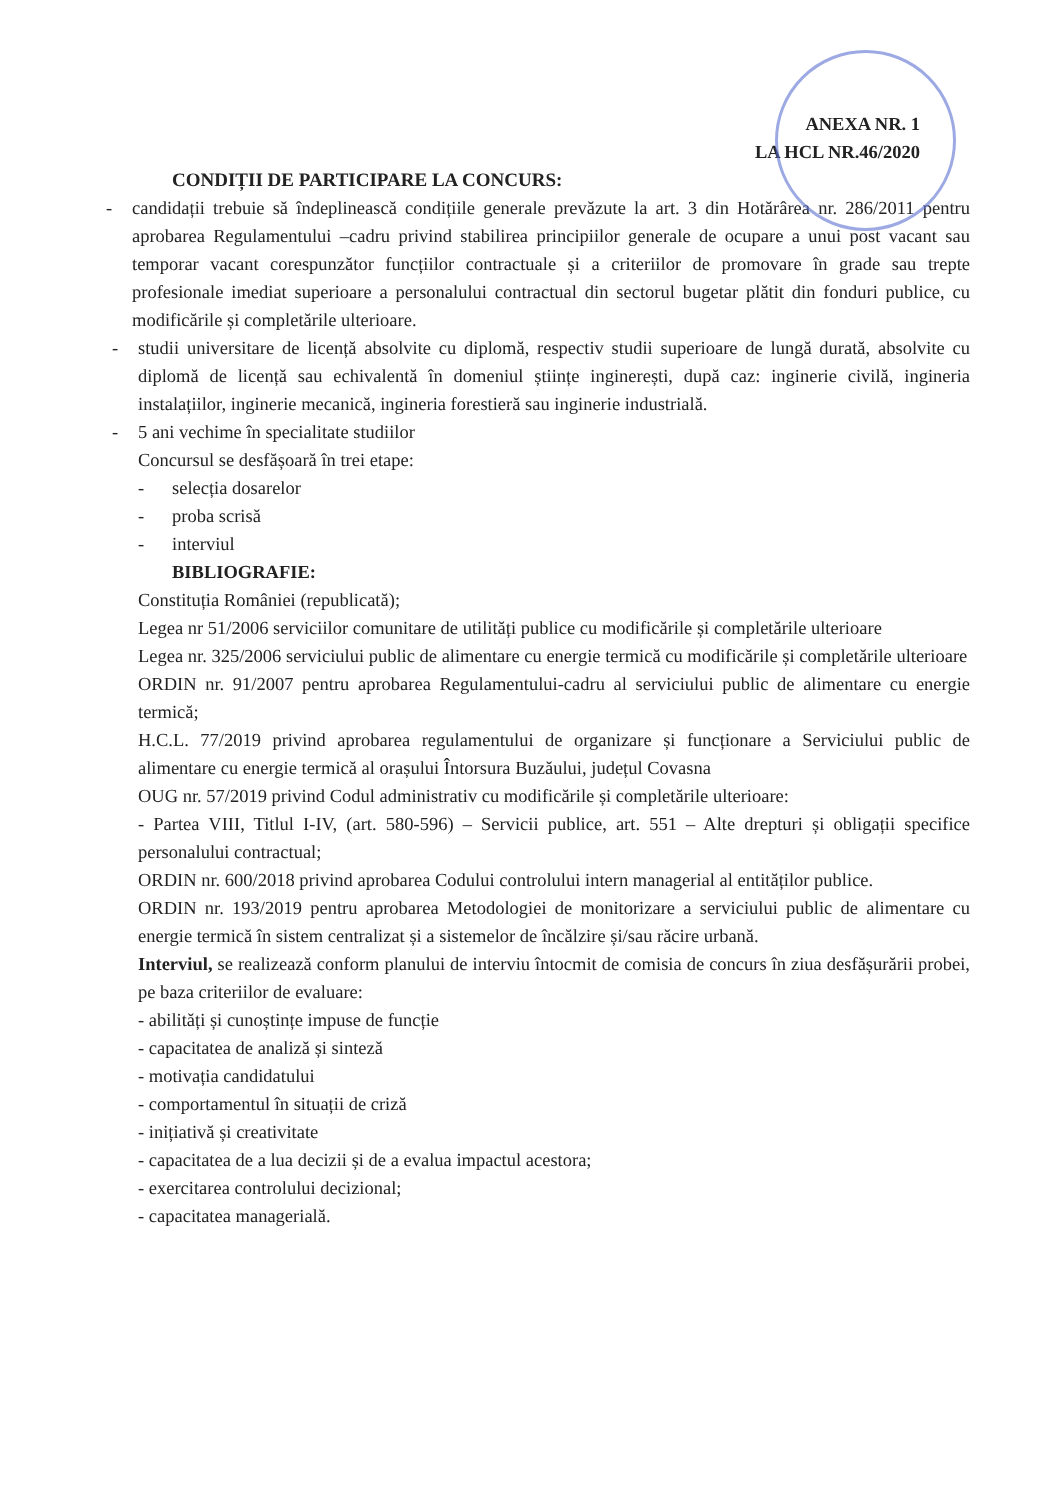ANEXA NR. 1
LA HCL NR.46/2020
CONDIȚII DE PARTICIPARE LA CONCURS:
- candidații trebuie să îndeplinească condițiile generale prevăzute la art. 3 din Hotărârea nr. 286/2011 pentru aprobarea Regulamentului –cadru privind stabilirea principiilor generale de ocupare a unui post vacant sau temporar vacant corespunzător funcțiilor contractuale și a criteriilor de promovare în grade sau trepte profesionale imediat superioare a personalului contractual din sectorul bugetar plătit din fonduri publice, cu modificările și completările ulterioare.
- studii universitare de licență absolvite cu diplomă, respectiv studii superioare de lungă durată, absolvite cu diplomă de licență sau echivalentă în domeniul științe inginerești, după caz: inginerie civilă, ingineria instalațiilor, inginerie mecanică, ingineria forestieră sau inginerie industrială.
- 5 ani vechime în specialitate studiilor
Concursul se desfășoară în trei etape:
- selecția dosarelor
- proba scrisă
- interviul
BIBLIOGRAFIE:
Constituția României (republicată);
Legea nr 51/2006 serviciilor comunitare de utilități publice cu modificările și completările ulterioare
Legea nr. 325/2006 serviciului public de alimentare cu energie termică cu modificările și completările ulterioare
ORDIN nr. 91/2007 pentru aprobarea Regulamentului-cadru al serviciului public de alimentare cu energie termică;
H.C.L. 77/2019 privind aprobarea regulamentului de organizare și funcționare a Serviciului public de alimentare cu energie termică al orașului Întorsura Buzăului, județul Covasna
OUG nr. 57/2019 privind Codul administrativ cu modificările și completările ulterioare:
- Partea VIII, Titlul I-IV, (art. 580-596) – Servicii publice, art. 551 – Alte drepturi și obligații specifice personalului contractual;
ORDIN nr. 600/2018 privind aprobarea Codului controlului intern managerial al entităților publice.
ORDIN nr. 193/2019 pentru aprobarea Metodologiei de monitorizare a serviciului public de alimentare cu energie termică în sistem centralizat și a sistemelor de încălzire și/sau răcire urbană.
Interviul, se realizează conform planului de interviu întocmit de comisia de concurs în ziua desfășurării probei, pe baza criteriilor de evaluare:
- abilități și cunoștințe impuse de funcție
- capacitatea de analiză și sinteză
- motivația candidatului
- comportamentul în situații de criză
- inițiativă și creativitate
- capacitatea de a lua decizii și de a evalua impactul acestora;
- exercitarea controlului decizional;
- capacitatea managerială.